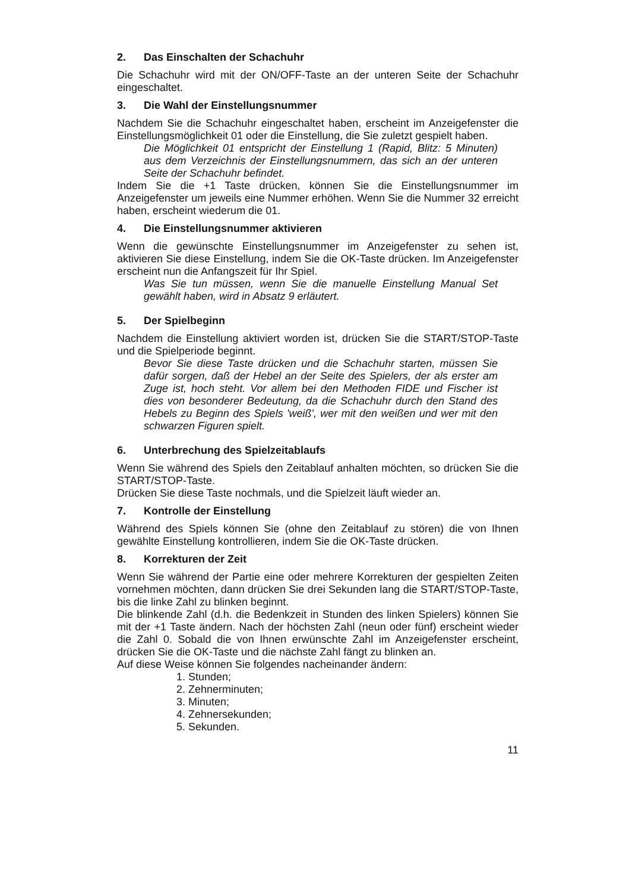2. Das Einschalten der Schachuhr
Die Schachuhr wird mit der ON/OFF-Taste an der unteren Seite der Schachuhr eingeschaltet.
3. Die Wahl der Einstellungsnummer
Nachdem Sie die Schachuhr eingeschaltet haben, erscheint im Anzeigefenster die Einstellungsmöglichkeit 01 oder die Einstellung, die Sie zuletzt gespielt haben.
Die Möglichkeit 01 entspricht der Einstellung 1 (Rapid, Blitz: 5 Minuten) aus dem Verzeichnis der Einstellungsnummern, das sich an der unteren Seite der Schachuhr befindet.
Indem Sie die +1 Taste drücken, können Sie die Einstellungsnummer im Anzeigefenster um jeweils eine Nummer erhöhen. Wenn Sie die Nummer 32 erreicht haben, erscheint wiederum die 01.
4. Die Einstellungsnummer aktivieren
Wenn die gewünschte Einstellungsnummer im Anzeigefenster zu sehen ist, aktivieren Sie diese Einstellung, indem Sie die OK-Taste drücken. Im Anzeigefenster erscheint nun die Anfangszeit für Ihr Spiel.
Was Sie tun müssen, wenn Sie die manuelle Einstellung Manual Set gewählt haben, wird in Absatz 9 erläutert.
5. Der Spielbeginn
Nachdem die Einstellung aktiviert worden ist, drücken Sie die START/STOP-Taste und die Spielperiode beginnt.
Bevor Sie diese Taste drücken und die Schachuhr starten, müssen Sie dafür sorgen, daß der Hebel an der Seite des Spielers, der als erster am Zuge ist, hoch steht. Vor allem bei den Methoden FIDE und Fischer ist dies von besonderer Bedeutung, da die Schachuhr durch den Stand des Hebels zu Beginn des Spiels 'weiß', wer mit den weißen und wer mit den schwarzen Figuren spielt.
6. Unterbrechung des Spielzeitablaufs
Wenn Sie während des Spiels den Zeitablauf anhalten möchten, so drücken Sie die START/STOP-Taste.
Drücken Sie diese Taste nochmals, und die Spielzeit läuft wieder an.
7. Kontrolle der Einstellung
Während des Spiels können Sie (ohne den Zeitablauf zu stören) die von Ihnen gewählte Einstellung kontrollieren, indem Sie die OK-Taste drücken.
8. Korrekturen der Zeit
Wenn Sie während der Partie eine oder mehrere Korrekturen der gespielten Zeiten vornehmen möchten, dann drücken Sie drei Sekunden lang die START/STOP-Taste, bis die linke Zahl zu blinken beginnt.
Die blinkende Zahl (d.h. die Bedenkzeit in Stunden des linken Spielers) können Sie mit der +1 Taste ändern. Nach der höchsten Zahl (neun oder fünf) erscheint wieder die Zahl 0. Sobald die von Ihnen erwünschte Zahl im Anzeigefenster erscheint, drücken Sie die OK-Taste und die nächste Zahl fängt zu blinken an.
Auf diese Weise können Sie folgendes nacheinander ändern:
1. Stunden;
2. Zehnerminuten;
3. Minuten;
4. Zehnersekunden;
5. Sekunden.
11